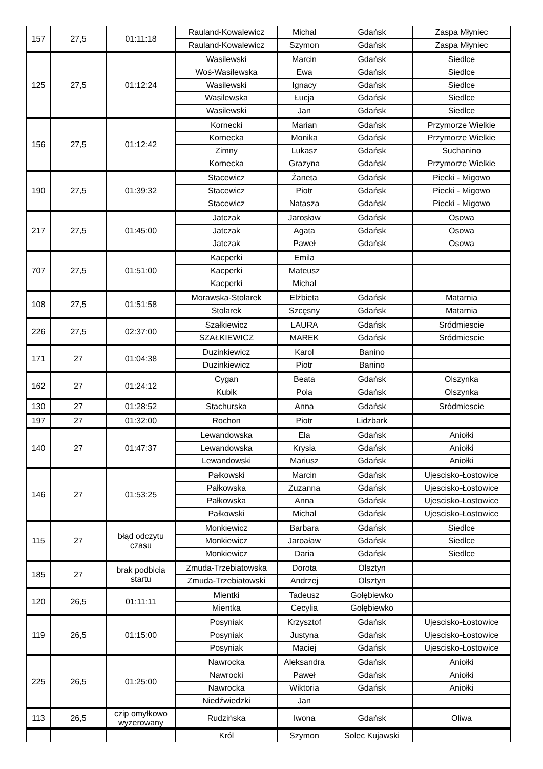| 157 | 27,5 | 01:11:18 | Rauland-Kowalewicz | Michal | Gdańsk | Zaspa Młyniec |
| | | | Rauland-Kowalewicz | Szymon | Gdańsk | Zaspa Młyniec |
| 125 | 27,5 | 01:12:24 | Wasilewski | Marcin | Gdańsk | Siedlce |
| | | | Woś-Wasilewska | Ewa | Gdańsk | Siedlce |
| | | | Wasilewski | Ignacy | Gdańsk | Siedlce |
| | | | Wasilewska | Łucja | Gdańsk | Siedlce |
| | | | Wasilewski | Jan | Gdańsk | Siedlce |
| 156 | 27,5 | 01:12:42 | Kornecki | Marian | Gdańsk | Przymorze Wielkie |
| | | | Kornecka | Monika | Gdańsk | Przymorze Wielkie |
| | | | Zimny | Lukasz | Gdańsk | Suchanino |
| | | | Kornecka | Grazyna | Gdańsk | Przymorze Wielkie |
| 190 | 27,5 | 01:39:32 | Stacewicz | Żaneta | Gdańsk | Piecki - Migowo |
| | | | Stacewicz | Piotr | Gdańsk | Piecki - Migowo |
| | | | Stacewicz | Natasza | Gdańsk | Piecki - Migowo |
| 217 | 27,5 | 01:45:00 | Jatczak | Jarosław | Gdańsk | Osowa |
| | | | Jatczak | Agata | Gdańsk | Osowa |
| | | | Jatczak | Paweł | Gdańsk | Osowa |
| 707 | 27,5 | 01:51:00 | Kacperki | Emila | | |
| | | | Kacperki | Mateusz | | |
| | | | Kacperki | Michał | | |
| 108 | 27,5 | 01:51:58 | Morawska-Stolarek | Elżbieta | Gdańsk | Matarnia |
| | | | Stolarek | Szcęsny | Gdańsk | Matarnia |
| 226 | 27,5 | 02:37:00 | Szałkiewicz | LAURA | Gdańsk | Sródmiescie |
| | | | SZAŁKIEWICZ | MAREK | Gdańsk | Sródmiescie |
| 171 | 27 | 01:04:38 | Duzinkiewicz | Karol | Banino | |
| | | | Duzinkiewicz | Piotr | Banino | |
| 162 | 27 | 01:24:12 | Cygan | Beata | Gdańsk | Olszynka |
| | | | Kubik | Pola | Gdańsk | Olszynka |
| 130 | 27 | 01:28:52 | Stachurska | Anna | Gdańsk | Sródmiescie |
| 197 | 27 | 01:32:00 | Rochon | Piotr | Lidzbark | |
| 140 | 27 | 01:47:37 | Lewandowska | Ela | Gdańsk | Aniołki |
| | | | Lewandowska | Krysia | Gdańsk | Aniołki |
| | | | Lewandowski | Mariusz | Gdańsk | Aniołki |
| 146 | 27 | 01:53:25 | Pałkowski | Marcin | Gdańsk | Ujescisko-Łostowice |
| | | | Pałkowska | Zuzanna | Gdańsk | Ujescisko-Łostowice |
| | | | Pałkowska | Anna | Gdańsk | Ujescisko-Łostowice |
| | | | Pałkowski | Michał | Gdańsk | Ujescisko-Łostowice |
| 115 | 27 | błąd odczytu czasu | Monkiewicz | Barbara | Gdańsk | Siedlce |
| | | | Monkiewicz | Jaroaław | Gdańsk | Siedlce |
| | | | Monkiewicz | Daria | Gdańsk | Siedlce |
| 185 | 27 | brak podbicia startu | Zmuda-Trzebiatowska | Dorota | Olsztyn | |
| | | | Zmuda-Trzebiatowski | Andrzej | Olsztyn | |
| 120 | 26,5 | 01:11:11 | Mientki | Tadeusz | Gołębiewko | |
| | | | Mientka | Cecylia | Gołębiewko | |
| 119 | 26,5 | 01:15:00 | Posyniak | Krzysztof | Gdańsk | Ujescisko-Łostowice |
| | | | Posyniak | Justyna | Gdańsk | Ujescisko-Łostowice |
| | | | Posyniak | Maciej | Gdańsk | Ujescisko-Łostowice |
| 225 | 26,5 | 01:25:00 | Nawrocka | Aleksandra | Gdańsk | Aniołki |
| | | | Nawrocki | Paweł | Gdańsk | Aniołki |
| | | | Nawrocka | Wiktoria | Gdańsk | Aniołki |
| | | | Niedźwiedzki | Jan | | |
| 113 | 26,5 | czip omyłkowo wyzerowany | Rudzińska | Iwona | Gdańsk | Oliwa |
| | | | Król | Szymon | Solec Kujawski | |